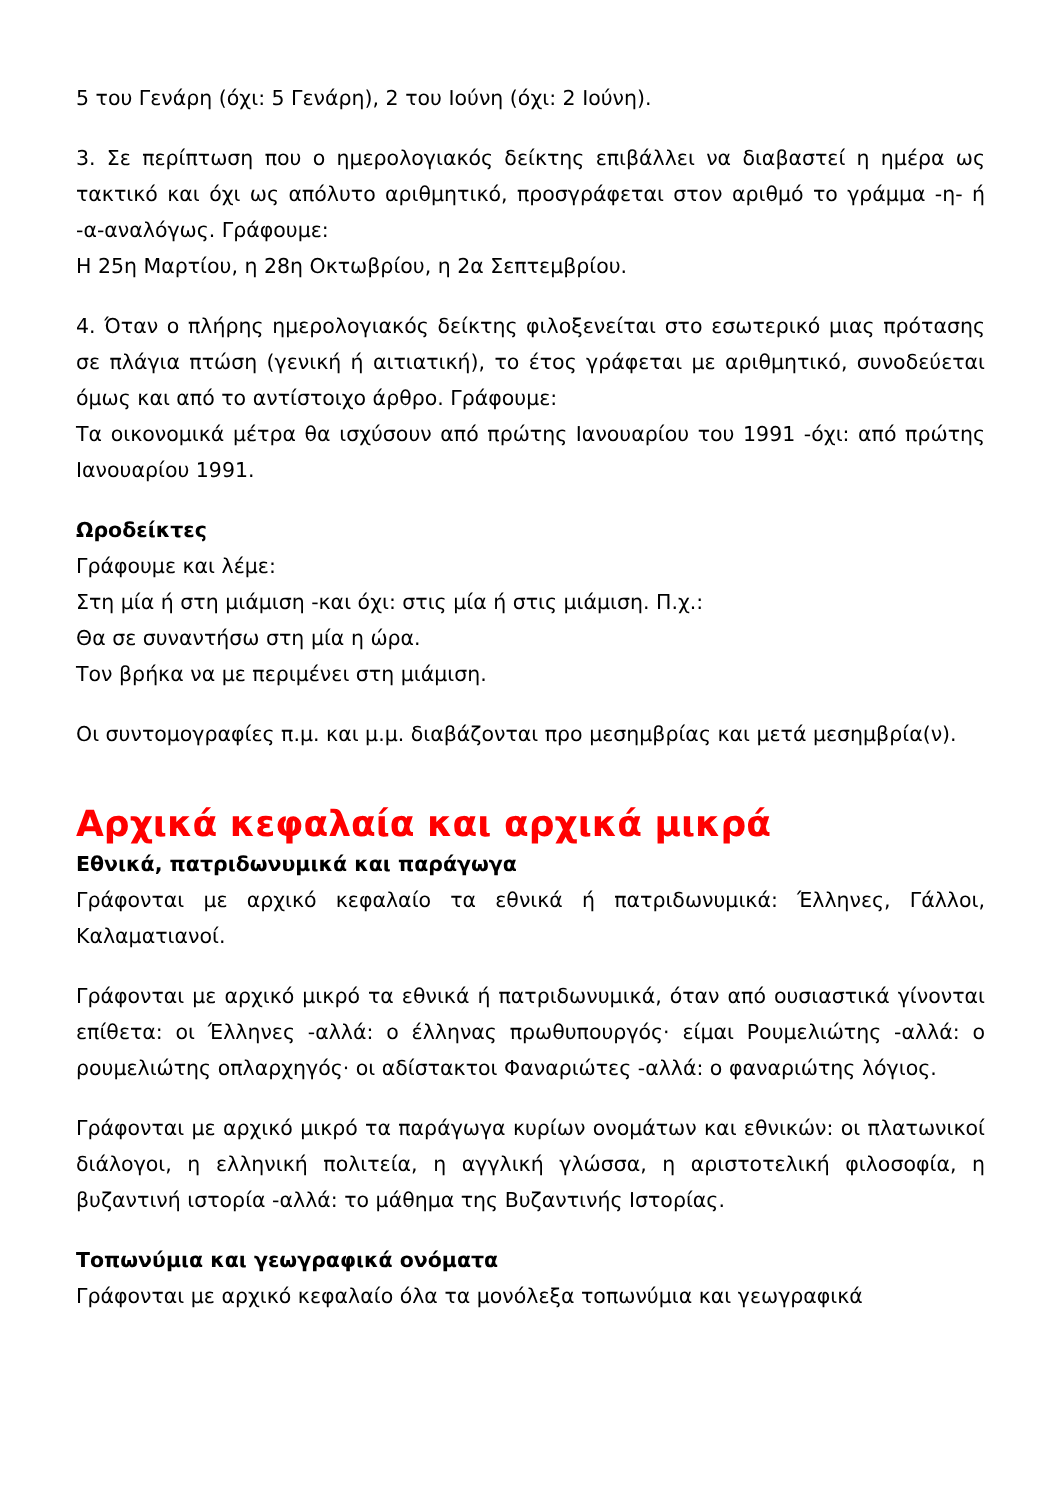5 του Γενάρη (όχι: 5 Γενάρη), 2 του Ιούνη (όχι: 2 Ιούνη).
3. Σε περίπτωση που ο ημερολογιακός δείκτης επιβάλλει να διαβαστεί η ημέρα ως τακτικό και όχι ως απόλυτο αριθμητικό, προσγράφεται στον αριθμό το γράμμα -η- ή -α-αναλόγως. Γράφουμε:
Η 25η Μαρτίου, η 28η Οκτωβρίου, η 2α Σεπτεμβρίου.
4. Όταν ο πλήρης ημερολογιακός δείκτης φιλοξενείται στο εσωτερικό μιας πρότασης σε πλάγια πτώση (γενική ή αιτιατική), το έτος γράφεται με αριθμητικό, συνοδεύεται όμως και από το αντίστοιχο άρθρο. Γράφουμε:
Τα οικονομικά μέτρα θα ισχύσουν από πρώτης Ιανουαρίου του 1991 -όχι: από πρώτης Ιανουαρίου 1991.
Ωροδείκτες
Γράφουμε και λέμε:
Στη μία ή στη μιάμιση -και όχι: στις μία ή στις μιάμιση. Π.χ.:
Θα σε συναντήσω στη μία η ώρα.
Τον βρήκα να με περιμένει στη μιάμιση.
Οι συντομογραφίες π.μ. και μ.μ. διαβάζονται προ μεσημβρίας και μετά μεσημβρία(ν).
Αρχικά κεφαλαία και αρχικά μικρά
Εθνικά, πατριδωνυμικά και παράγωγα
Γράφονται με αρχικό κεφαλαίο τα εθνικά ή πατριδωνυμικά: Έλληνες, Γάλλοι, Καλαματιανοί.
Γράφονται με αρχικό μικρό τα εθνικά ή πατριδωνυμικά, όταν από ουσιαστικά γίνονται επίθετα: οι Έλληνες -αλλά: ο έλληνας πρωθυπουργός· είμαι Ρουμελιώτης -αλλά: ο ρουμελιώτης οπλαρχηγός· οι αδίστακτοι Φαναριώτες -αλλά: ο φαναριώτης λόγιος.
Γράφονται με αρχικό μικρό τα παράγωγα κυρίων ονομάτων και εθνικών: οι πλατωνικοί διάλογοι, η ελληνική πολιτεία, η αγγλική γλώσσα, η αριστοτελική φιλοσοφία, η βυζαντινή ιστορία -αλλά: το μάθημα της Βυζαντινής Ιστορίας.
Τοπωνύμια και γεωγραφικά ονόματα
Γράφονται με αρχικό κεφαλαίο όλα τα μονόλεξα τοπωνύμια και γεωγραφικά